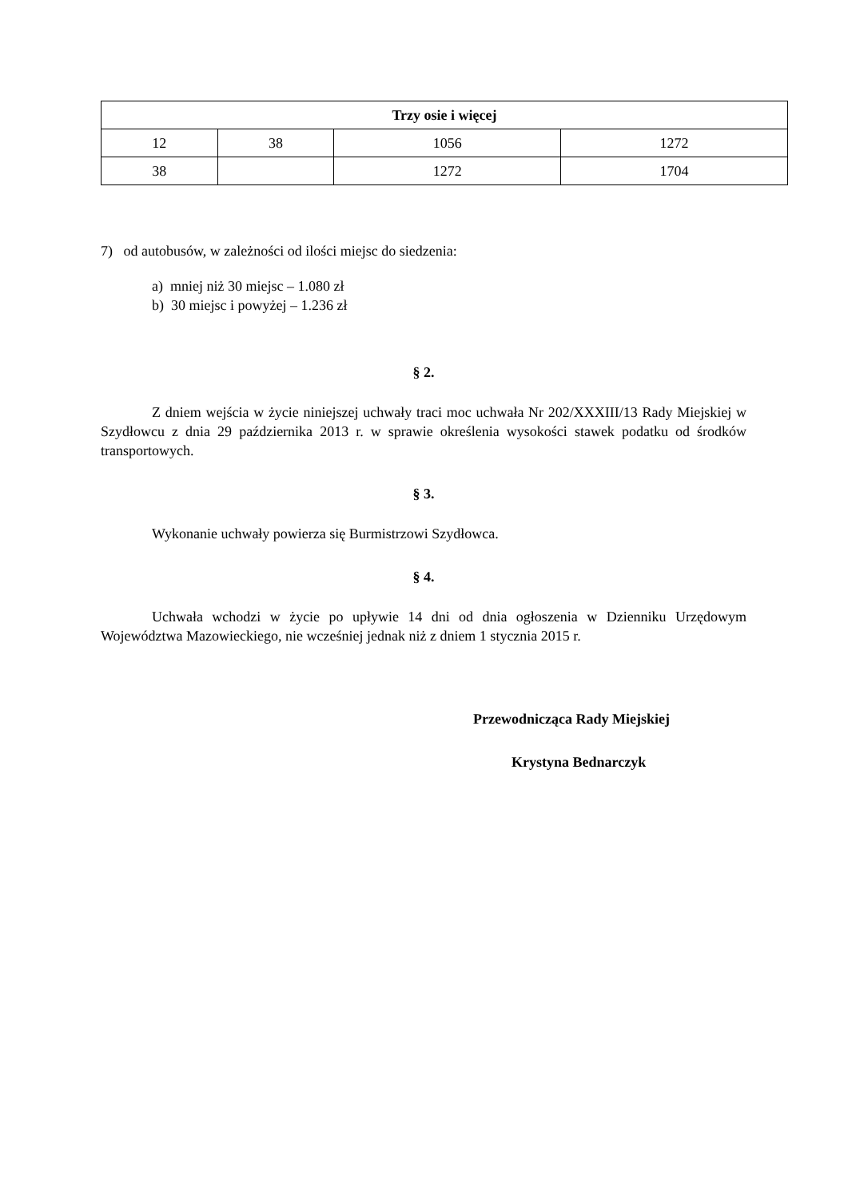| Trzy osie i więcej | | | |
| --- | --- | --- | --- |
| 12 | 38 | 1056 | 1272 |
| 38 | | 1272 | 1704 |
7) od autobusów, w zależności od ilości miejsc do siedzenia:
a) mniej niż 30 miejsc – 1.080 zł
b) 30 miejsc i powyżej – 1.236 zł
§ 2.
Z dniem wejścia w życie niniejszej uchwały traci moc uchwała Nr 202/XXXIII/13 Rady Miejskiej w Szydłowcu z dnia 29 października 2013 r. w sprawie określenia wysokości stawek podatku od środków transportowych.
§ 3.
Wykonanie uchwały powierza się Burmistrzowi Szydłowca.
§ 4.
Uchwała wchodzi w życie po upływie 14 dni od dnia ogłoszenia w Dzienniku Urzędowym Województwa Mazowieckiego, nie wcześniej jednak niż z dniem 1 stycznia 2015 r.
Przewodnicząca Rady Miejskiej
Krystyna Bednarczyk